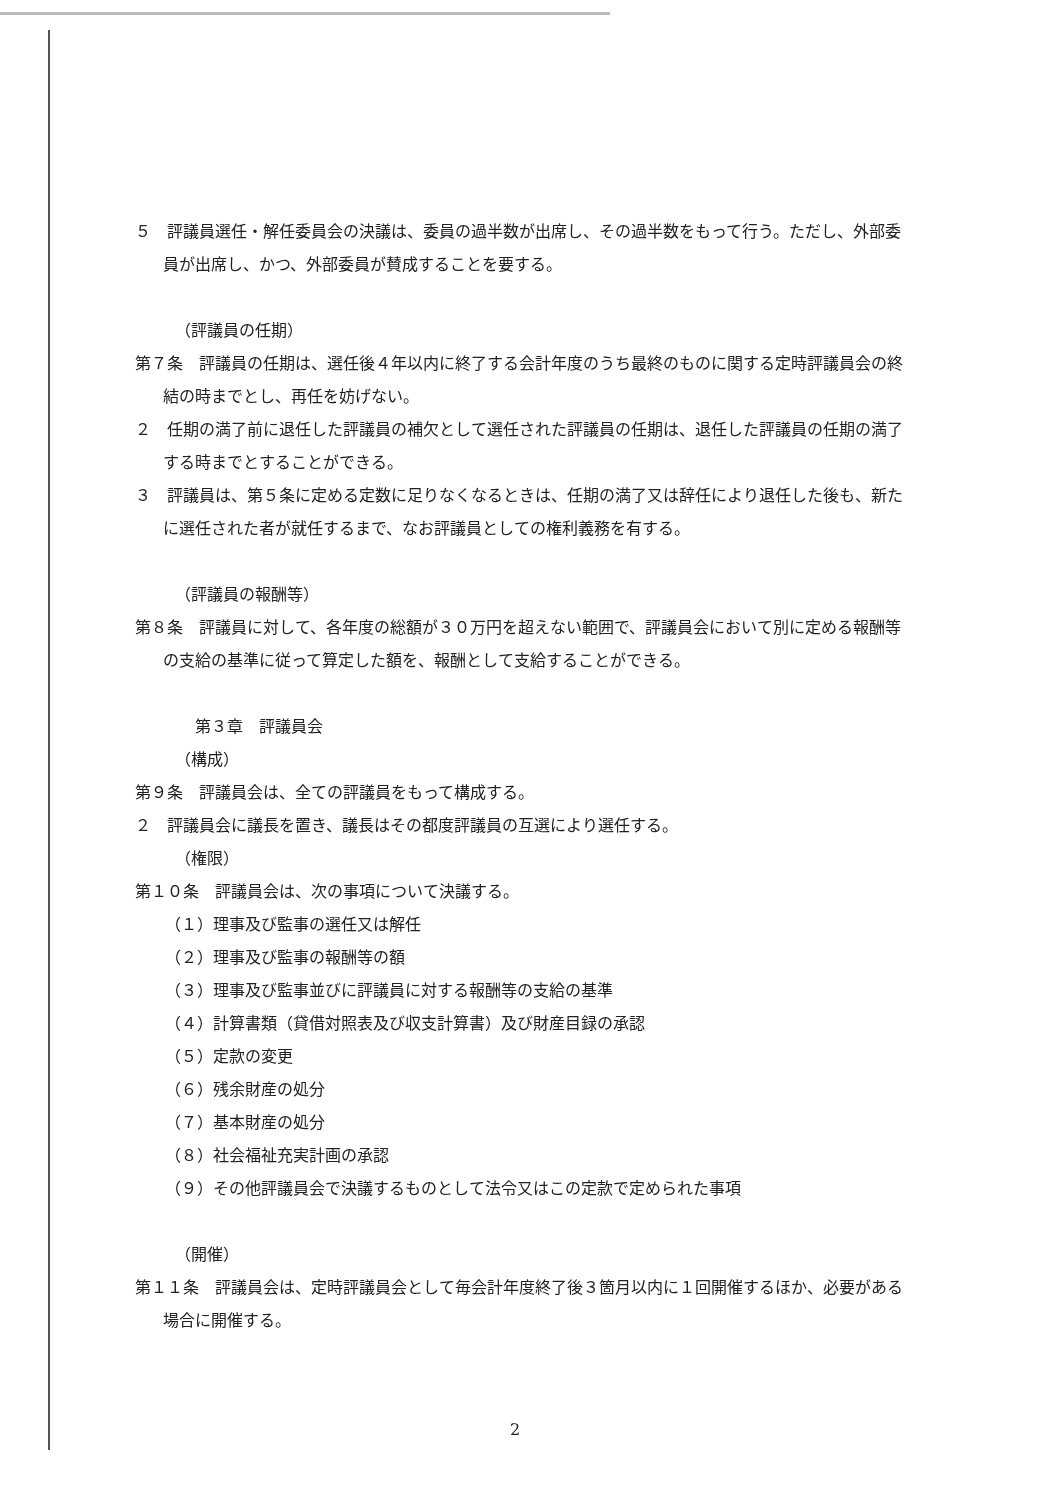５　評議員選任・解任委員会の決議は、委員の過半数が出席し、その過半数をもって行う。ただし、外部委員が出席し、かつ、外部委員が賛成することを要する。
（評議員の任期）
第７条　評議員の任期は、選任後４年以内に終了する会計年度のうち最終のものに関する定時評議員会の終結の時までとし、再任を妨げない。
２　任期の満了前に退任した評議員の補欠として選任された評議員の任期は、退任した評議員の任期の満了する時までとすることができる。
３　評議員は、第５条に定める定数に足りなくなるときは、任期の満了又は辞任により退任した後も、新たに選任された者が就任するまで、なお評議員としての権利義務を有する。
（評議員の報酬等）
第８条　評議員に対して、各年度の総額が３０万円を超えない範囲で、評議員会において別に定める報酬等の支給の基準に従って算定した額を、報酬として支給することができる。
第３章　評議員会
（構成）
第９条　評議員会は、全ての評議員をもって構成する。
２　評議員会に議長を置き、議長はその都度評議員の互選により選任する。
（権限）
第１０条　評議員会は、次の事項について決議する。
（１）理事及び監事の選任又は解任
（２）理事及び監事の報酬等の額
（３）理事及び監事並びに評議員に対する報酬等の支給の基準
（４）計算書類（貸借対照表及び収支計算書）及び財産目録の承認
（５）定款の変更
（６）残余財産の処分
（７）基本財産の処分
（８）社会福祉充実計画の承認
（９）その他評議員会で決議するものとして法令又はこの定款で定められた事項
（開催）
第１１条　評議員会は、定時評議員会として毎会計年度終了後３箇月以内に１回開催するほか、必要がある場合に開催する。
2